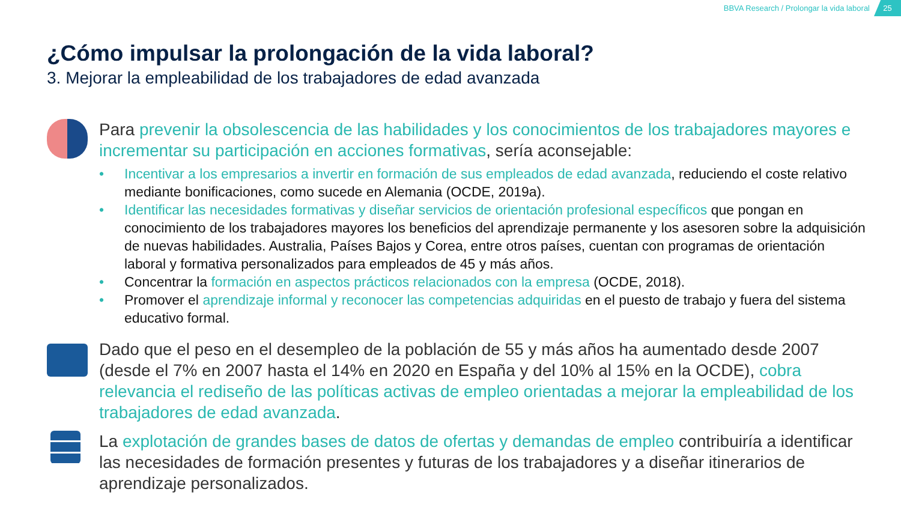BBVA Research / Prolongar la vida laboral
25
¿Cómo impulsar la prolongación de la vida laboral?
3. Mejorar la empleabilidad de los trabajadores de edad avanzada
Para prevenir la obsolescencia de las habilidades y los conocimientos de los trabajadores mayores e incrementar su participación en acciones formativas, sería aconsejable:
• Incentivar a los empresarios a invertir en formación de sus empleados de edad avanzada, reduciendo el coste relativo mediante bonificaciones, como sucede en Alemania (OCDE, 2019a).
• Identificar las necesidades formativas y diseñar servicios de orientación profesional específicos que pongan en conocimiento de los trabajadores mayores los beneficios del aprendizaje permanente y los asesoren sobre la adquisición de nuevas habilidades. Australia, Países Bajos y Corea, entre otros países, cuentan con programas de orientación laboral y formativa personalizados para empleados de 45 y más años.
• Concentrar la formación en aspectos prácticos relacionados con la empresa (OCDE, 2018).
• Promover el aprendizaje informal y reconocer las competencias adquiridas en el puesto de trabajo y fuera del sistema educativo formal.
Dado que el peso en el desempleo de la población de 55 y más años ha aumentado desde 2007 (desde el 7% en 2007 hasta el 14% en 2020 en España y del 10% al 15% en la OCDE), cobra relevancia el rediseño de las políticas activas de empleo orientadas a mejorar la empleabilidad de los trabajadores de edad avanzada.
La explotación de grandes bases de datos de ofertas y demandas de empleo contribuiría a identificar las necesidades de formación presentes y futuras de los trabajadores y a diseñar itinerarios de aprendizaje personalizados.